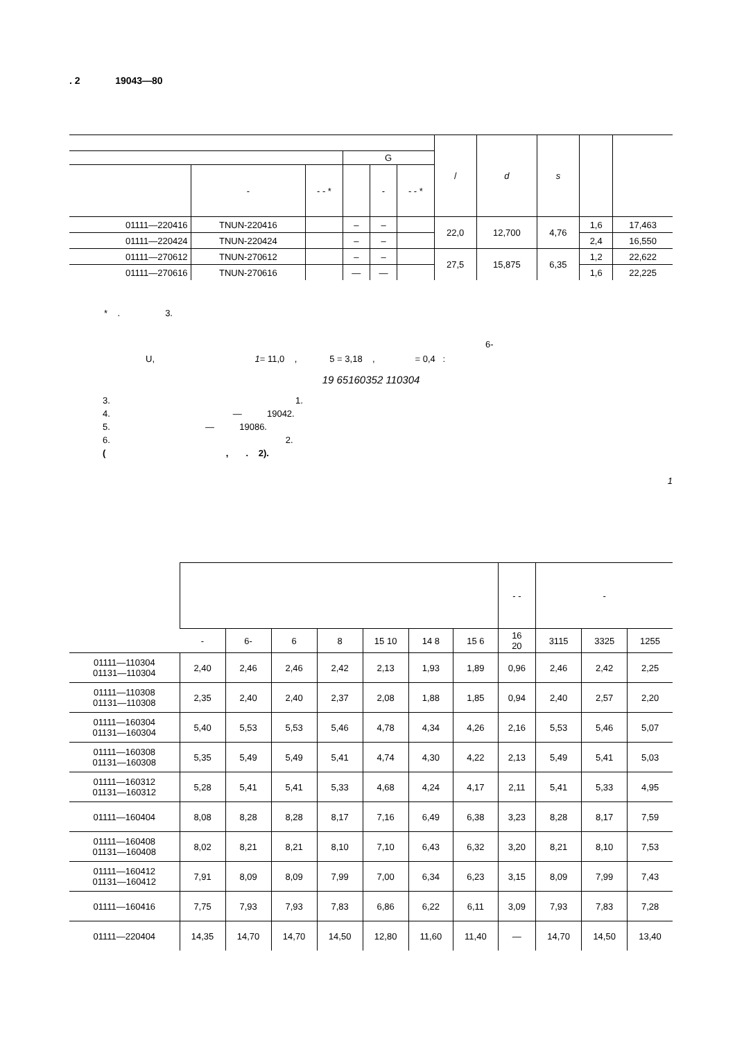. 2 19043—80
| | | | | | | / | d | s | | |
| --- | --- | --- | --- | --- | --- | --- | --- | --- | --- | --- |
| | | | G | | | | | | | |
| | - | - - * | | - | - - * | | | | | |
| 01111—220416 | TNUN-220416 | | – | – | | 22,0 | 12,700 | 4,76 | 1,6 | 17,463 |
| 01111—220424 | TNUN-220424 | | – | – | | | | | 2,4 | 16,550 |
| 01111—270612 | TNUN-270612 | | – | – | | 27,5 | 15,875 | 6,35 | 1,2 | 22,622 |
| 01111—270616 | TNUN-270616 | | — | — | | | | | 1,6 | 22,225 |
* . 3.
6-
U, 1= 11,0 , 5 = 3,18 , = 0,4 :
19 65160352 110304
3. 1.
4. — 19042.
5. — 19086.
6. 2.
( , . 2).
1
| | | | | | | | | - - | - | | |
| --- | --- | --- | --- | --- | --- | --- | --- | --- | --- | --- | --- |
| | - | 6- | 6 | 8 | 15 10 | 14 8 | 15 6 | 16 20 | 3115 | 3325 | 1255 |
| 01111—110304 01131—110304 | 2,40 | 2,46 | 2,46 | 2,42 | 2,13 | 1,93 | 1,89 | 0,96 | 2,46 | 2,42 | 2,25 |
| 01111—110308 01131—110308 | 2,35 | 2,40 | 2,40 | 2,37 | 2,08 | 1,88 | 1,85 | 0,94 | 2,40 | 2,57 | 2,20 |
| 01111—160304 01131—160304 | 5,40 | 5,53 | 5,53 | 5,46 | 4,78 | 4,34 | 4,26 | 2,16 | 5,53 | 5,46 | 5,07 |
| 01111—160308 01131—160308 | 5,35 | 5,49 | 5,49 | 5,41 | 4,74 | 4,30 | 4,22 | 2,13 | 5,49 | 5,41 | 5,03 |
| 01111—160312 01131—160312 | 5,28 | 5,41 | 5,41 | 5,33 | 4,68 | 4,24 | 4,17 | 2,11 | 5,41 | 5,33 | 4,95 |
| 01111—160404 | 8,08 | 8,28 | 8,28 | 8,17 | 7,16 | 6,49 | 6,38 | 3,23 | 8,28 | 8,17 | 7,59 |
| 01111—160408 01131—160408 | 8,02 | 8,21 | 8,21 | 8,10 | 7,10 | 6,43 | 6,32 | 3,20 | 8,21 | 8,10 | 7,53 |
| 01111—160412 01131—160412 | 7,91 | 8,09 | 8,09 | 7,99 | 7,00 | 6,34 | 6,23 | 3,15 | 8,09 | 7,99 | 7,43 |
| 01111—160416 | 7,75 | 7,93 | 7,93 | 7,83 | 6,86 | 6,22 | 6,11 | 3,09 | 7,93 | 7,83 | 7,28 |
| 01111—220404 | 14,35 | 14,70 | 14,70 | 14,50 | 12,80 | 11,60 | 11,40 | — | 14,70 | 14,50 | 13,40 |